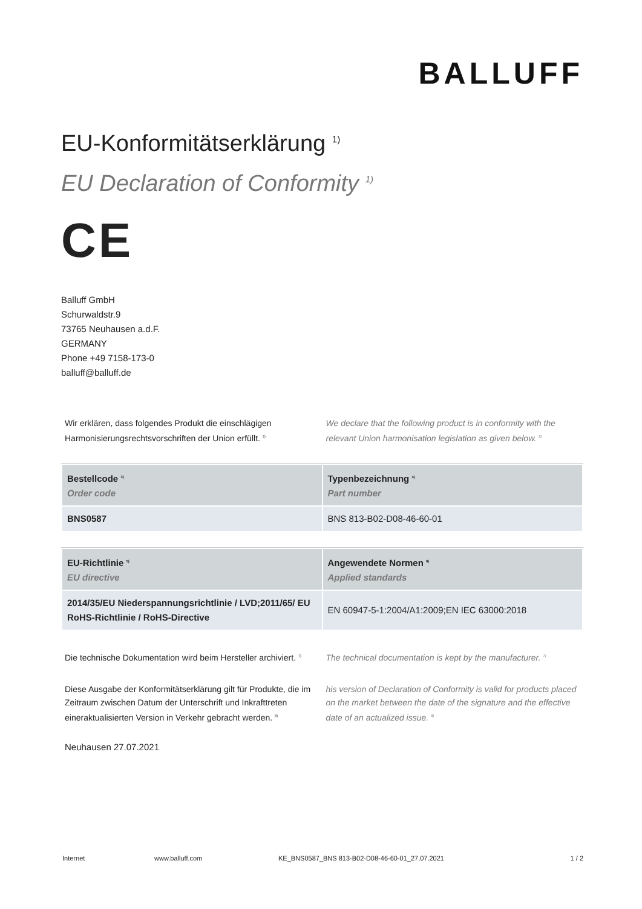BALLUFF
EU-Konformitätserklärung <sup>1)</sup>
EU Declaration of Conformity <sup>1)</sup>
CE
Balluff GmbH
Schurwaldstr.9
73765 Neuhausen a.d.F.
GERMANY
Phone +49 7158-173-0
balluff@balluff.de
Wir erklären, dass folgendes Produkt die einschlägigen Harmonisierungsrechtsvorschriften der Union erfüllt. <sup>2)</sup>
We declare that the following product is in conformity with the relevant Union harmonisation legislation as given below. <sup>2)</sup>
| Bestellcode <sup>3)</sup> Order code | Typenbezeichnung <sup>4)</sup> Part number |
| --- | --- |
| BNS0587 | BNS 813-B02-D08-46-60-01 |
| EU-Richtlinie <sup>5)</sup> EU directive | Angewendete Normen <sup>6)</sup> Applied standards |
| --- | --- |
| 2014/35/EU Niederspannungsrichtlinie / LVD;2011/65/ EU RoHS-Richtlinie / RoHS-Directive | EN 60947-5-1:2004/A1:2009;EN IEC 63000:2018 |
Die technische Dokumentation wird beim Hersteller archiviert. <sup>7)</sup>
The technical documentation is kept by the manufacturer. <sup>7)</sup>
Diese Ausgabe der Konformitätserklärung gilt für Produkte, die im Zeitraum zwischen Datum der Unterschrift und Inkrafttreten eineraktualisierten Version in Verkehr gebracht werden. <sup>8)</sup>
his version of Declaration of Conformity is valid for products placed on the market between the date of the signature and the effective date of an actualized issue. <sup>8)</sup>
Neuhausen 27.07.2021
Internet www.balluff.com KE_BNS0587_BNS 813-B02-D08-46-60-01_27.07.2021 1 / 2